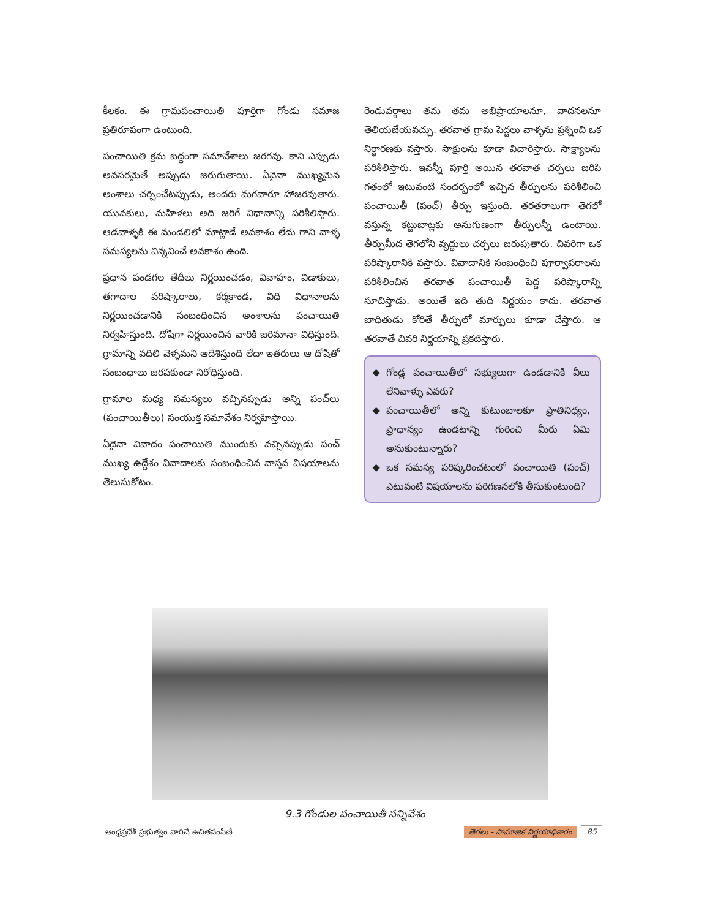కీలకం. ఈ గ్రామపంచాయితి పూర్తిగా గోండు సమాజ ప్రతిరూపంగా ఉంటుంది.
పంచాయితి క్రమ బద్ధంగా సమావేశాలు జరగవు. కాని ఎప్పుడు అవసరమైతే అప్పుడు జరుగుతాయి. ఏవైనా ముఖ్యమైన అంశాలు చర్చించేటప్పుడు, అందరు మగవారూ హాజరవుతారు. యువకులు, మహిళలు అది జరిగే విధానాన్ని పరిశీలిస్తారు. ఆడవాళ్ళకి ఈ మండలిలో మాట్లాడే అవకాశం లేదు గాని వాళ్ళ సమస్యలను విన్నవించే అవకాశం ఉంది.
ప్రధాన పండగల తేదీలు నిర్ణయించడం, వివాహం, విడాకులు, తగాదాల పరిష్కారాలు, కర్మకాండ, విధి విధానాలను నిర్ణయించడానికి సంబంధించిన అంశాలను పంచాయితి నిర్వహిస్తుంది. దోషిగా నిర్ణయించిన వారికి జరిమానా విధిస్తుంది. గ్రామాన్ని వదిలి వెళ్ళమని ఆదేశిస్తుంది లేదా ఇతరులు ఆ దోషితో సంబంధాలు జరపకుండా నిరోధిస్తుంది.
గ్రామాల మధ్య సమస్యలు వచ్చినప్పుడు అన్ని పంచ్‌లు (పంచాయితీలు) సంయుక్త సమావేశం నిర్వహిస్తాయి.
ఏదైనా వివాదం పంచాయితి ముందుకు వచ్చినప్పుడు పంచ్ ముఖ్య ఉద్దేశం వివాదాలకు సంబంధించిన వాస్తవ విషయాలను తెలుసుకోటం.
రెండువర్గాలు తమ తమ అభిప్రాయాలనూ, వాదనలనూ తెలియజేయవచ్చు. తరవాత గ్రామ పెద్దలు వాళ్ళను ప్రశ్నించి ఒక నిర్ధారణకు వస్తారు. సాక్షులను కూడా విచారిస్తారు. సాక్ష్యాలను పరిశీలిస్తారు. ఇవన్నీ పూర్తి అయిన తరవాత చర్చలు జరిపి గతంలో ఇటువంటి సందర్భంలో ఇచ్చిన తీర్పులను పరిశీలించి పంచాయితీ (పంచ్) తీర్పు ఇస్తుంది. తరతరాలుగా తెగలో వస్తున్న కట్టుబాట్లకు అనుగుణంగా తీర్పులన్నీ ఉంటాయి. తీర్పుమీద తెగలోని వృద్ధులు చర్చలు జరుపుతారు. చివరిగా ఒక పరిష్కారానికి వస్తారు. వివాదానికి సంబంధించి పూర్వాపరాలను పరిశీలించిన తరవాత పంచాయితీ పెద్ద పరిష్కారాన్ని సూచిస్తాడు. అయితే ఇది తుది నిర్ణయం కాదు. తరవాత బాధితుడు కోరితే తీర్పులో మార్పులు కూడా చేస్తారు. ఆ తరవాతే చివరి నిర్ణయాన్ని ప్రకటిస్తారు.
గోండ్ల పంచాయితీలో సభ్యులుగా ఉండడానికి వీలు లేనివాళ్ళు ఎవరు?
పంచాయితీలో అన్ని కుటుంబాలకూ ప్రాతినిధ్యం, ప్రాధాన్యం ఉండటాన్ని గురించి మీరు ఏమి అనుకుంటున్నారు?
ఒక సమస్య పరిష్కరించటంలో పంచాయితి (పంచ్) ఎటువంటి విషయాలను పరిగణనలోకి తీసుకుంటుంది?
9.3 గోండుల పంచాయితీ సన్నివేశం
ఆంధ్రప్రదేశ్ ప్రభుత్వం వారిచే ఉచితపంపిణీ తెగలు - సామాజిక నిర్ణయాధికారం 85